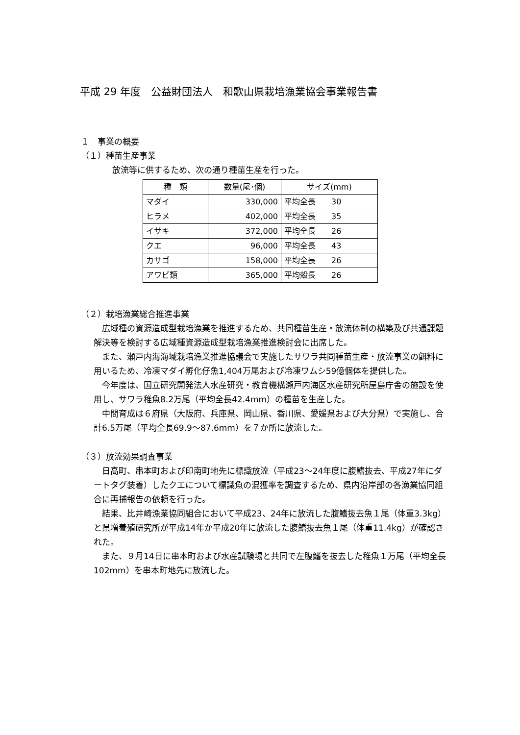平成 29 年度　公益財団法人　和歌山県栽培漁業協会事業報告書
１　事業の概要
（１）種苗生産事業
放流等に供するため、次の通り種苗生産を行った。
| 種 類 | 数量(尾･個) | サイズ(mm) |
| --- | --- | --- |
| マダイ | 330,000 | 平均全長 30 |
| ヒラメ | 402,000 | 平均全長 35 |
| イサキ | 372,000 | 平均全長 26 |
| クエ | 96,000 | 平均全長 43 |
| カサゴ | 158,000 | 平均全長 26 |
| アワビ類 | 365,000 | 平均殻長 26 |
（２）栽培漁業総合推進事業
　広域種の資源造成型栽培漁業を推進するため、共同種苗生産・放流体制の構築及び共通課題解決等を検討する広域種資源造成型栽培漁業推進検討会に出席した。
　また、瀬戸内海海域栽培漁業推進協議会で実施したサワラ共同種苗生産・放流事業の餌料に用いるため、冷凍マダイ孵化仔魚1,404万尾および冷凍ワムシ59億個体を提供した。
　今年度は、国立研究開発法人水産研究・教育機構瀬戸内海区水産研究所屋島庁舎の施設を使用し、サワラ稚魚8.2万尾（平均全長42.4mm）の種苗を生産した。
　中間育成は６府県（大阪府、兵庫県、岡山県、香川県、愛媛県および大分県）で実施し、合計6.5万尾（平均全長69.9～87.6mm）を７か所に放流した。
（３）放流効果調査事業
　日高町、串本町および印南町地先に標識放流（平成23～24年度に腹鰭抜去、平成27年にダートタグ装着）したクエについて標識魚の混獲率を調査するため、県内沿岸部の各漁業協同組合に再捕報告の依頼を行った。
　結果、比井崎漁業協同組合において平成23、24年に放流した腹鰭抜去魚１尾（体重3.3kg）と県増養殖研究所が平成14年か平成20年に放流した腹鰭抜去魚１尾（体重11.4kg）が確認された。
　また、９月14日に串本町および水産試験場と共同で左腹鰭を抜去した稚魚１万尾（平均全長102mm）を串本町地先に放流した。